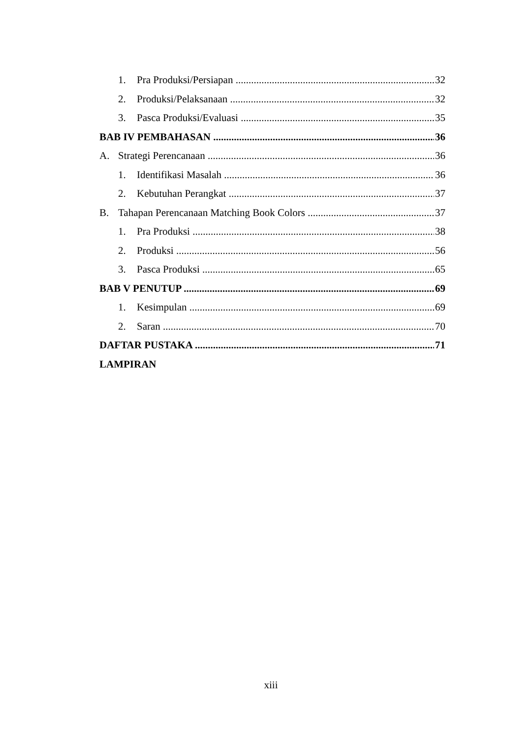1. Pra Produksi/Persiapan 32
2. Produksi/Pelaksanaan 32
3. Pasca Produksi/Evaluasi 35
BAB IV PEMBAHASAN 36
A. Strategi Perencanaan 36
1. Identifikasi Masalah 36
2. Kebutuhan Perangkat 37
B. Tahapan Perencanaan Matching Book Colors 37
1. Pra Produksi 38
2. Produksi 56
3. Pasca Produksi 65
BAB V PENUTUP 69
1. Kesimpulan 69
2. Saran 70
DAFTAR PUSTAKA 71
LAMPIRAN
xiii